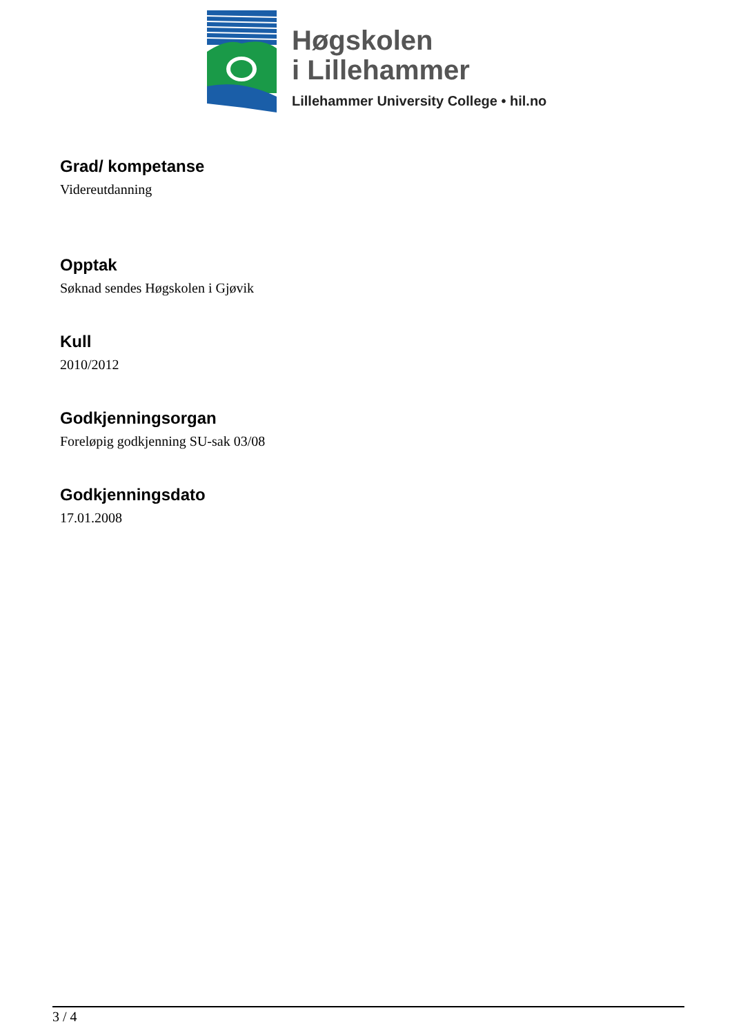Høgskolen
i Lillehammer
Lillehammer University College • hil.no
Grad/ kompetanse
Videreutdanning
Opptak
Søknad sendes Høgskolen i Gjøvik
Kull
2010/2012
Godkjenningsorgan
Foreløpig godkjenning SU-sak 03/08
Godkjenningsdato
17.01.2008
3 / 4